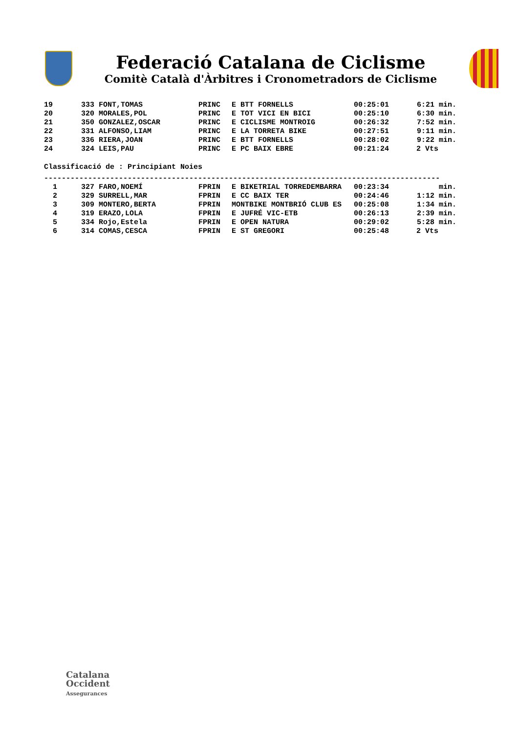Federació Catalana de Ciclisme
Comitè Català d'Àrbitres i Cronometradors de Ciclisme
| 19 | 333 FONT,TOMAS | PRINC | E BTT FORNELLS | 00:25:01 | 6:21 min. |
| 20 | 320 MORALES,POL | PRINC | E TOT VICI EN BICI | 00:25:10 | 6:30 min. |
| 21 | 350 GONZALEZ,OSCAR | PRINC | E CICLISME MONTROIG | 00:26:32 | 7:52 min. |
| 22 | 331 ALFONSO,LIAM | PRINC | E LA TORRETA BIKE | 00:27:51 | 9:11 min. |
| 23 | 336 RIERA,JOAN | PRINC | E BTT FORNELLS | 00:28:02 | 9:22 min. |
| 24 | 324 LEIS,PAU | PRINC | E PC BAIX EBRE | 00:21:24 | 2 Vts |
Classificació de : Principiant Noies
------------------------------------------------------------------------------------------
| 1 | 327 FARO,NOEMÍ | FPRIN | E BIKETRIAL TORREDEMBARRA | 00:23:34 | min. |
| 2 | 329 SURRELL,MAR | FPRIN | E CC BAIX TER | 00:24:46 | 1:12 min. |
| 3 | 309 MONTERO,BERTA | FPRIN | MONTBIKE MONTBRIÓ CLUB ES | 00:25:08 | 1:34 min. |
| 4 | 319 ERAZO,LOLA | FPRIN | E JUFRÉ VIC-ETB | 00:26:13 | 2:39 min. |
| 5 | 334 Rojo,Estela | FPRIN | E OPEN NATURA | 00:29:02 | 5:28 min. |
| 6 | 314 COMAS,CESCA | FPRIN | E ST GREGORI | 00:25:48 | 2 Vts |
Catalana
Occident
Assegurances